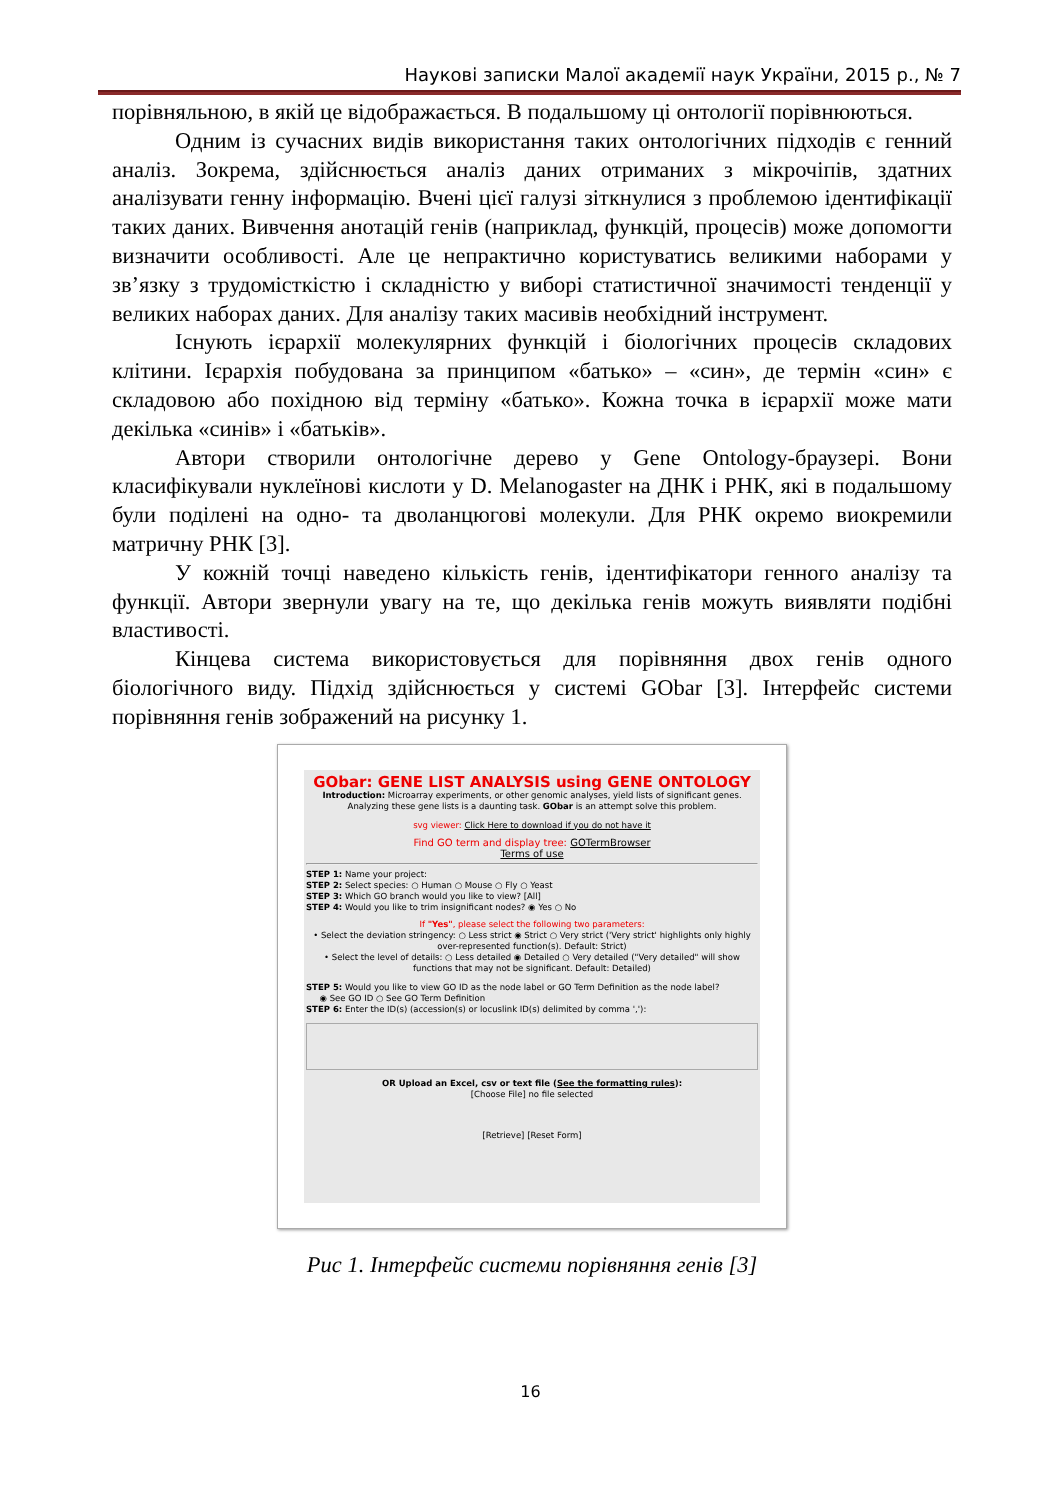Наукові записки Малої академії наук України, 2015 р., № 7
порівняльною, в якій це відображається. В подальшому ці онтології порівнюються.
Одним із сучасних видів використання таких онтологічних підходів є генний аналіз. Зокрема, здійснюється аналіз даних отриманих з мікрочіпів, здатних аналізувати генну інформацію. Вчені цієї галузі зіткнулися з проблемою ідентифікації таких даних. Вивчення анотацій генів (наприклад, функцій, процесів) може допомогти визначити особливості. Але це непрактично користуватись великими наборами у зв’язку з трудомісткістю і складністю у виборі статистичної значимості тенденції у великих наборах даних. Для аналізу таких масивів необхідний інструмент.
Існують ієрархії молекулярних функцій і біологічних процесів складових клітини. Ієрархія побудована за принципом «батько» – «син», де термін «син» є складовою або похідною від терміну «батько». Кожна точка в ієрархії може мати декілька «синів» і «батьків».
Автори створили онтологічне дерево у Gene Ontology-браузері. Вони класифікували нуклеїнові кислоти у D. Melanogaster на ДНК і РНК, які в подальшому були поділені на одно- та дволанцюгові молекули. Для РНК окремо виокремили матричну РНК [3].
У кожній точці наведено кількість генів, ідентифікатори генного аналізу та функції. Автори звернули увагу на те, що декілька генів можуть виявляти подібні властивості.
Кінцева система використовується для порівняння двох генів одного біологічного виду. Підхід здійснюється у системі GObar [3]. Інтерфейс системи порівняння генів зображений на рисунку 1.
GObar: GENE LIST ANALYSIS using GENE ONTOLOGY
Introduction: Microarray experiments, or other genomic analyses, yield lists of significant genes. Analyzing these gene lists is a daunting task. GObar is an attempt solve this problem.
svg viewer: Click Here to download if you do not have it
Find GO term and display tree: GOTermBrowser
Terms of use
STEP 1: Name your project:
STEP 2: Select species: ○ Human ○ Mouse ○ Fly ○ Yeast
STEP 3: Which GO branch would you like to view? [All]
STEP 4: Would you like to trim insignificant nodes? ◉ Yes ○ No
If "Yes", please select the following two parameters:
• Select the deviation stringency: ○ Less strict ◉ Strict ○ Very strict ('Very strict' highlights only highly over-represented function(s). Default: Strict)
• Select the level of details: ○ Less detailed ◉ Detailed ○ Very detailed ("Very detailed" will show functions that may not be significant. Default: Detailed)
STEP 5: Would you like to view GO ID as the node label or GO Term Definition as the node label?
◉ See GO ID ○ See GO Term Definition
STEP 6: Enter the ID(s) (accession(s) or locuslink ID(s) delimited by comma ','):
OR Upload an Excel, csv or text file (See the formatting rules):
[Choose File] no file selected
[Retrieve] [Reset Form]
Рис 1. Інтерфейс системи порівняння генів [3]
16